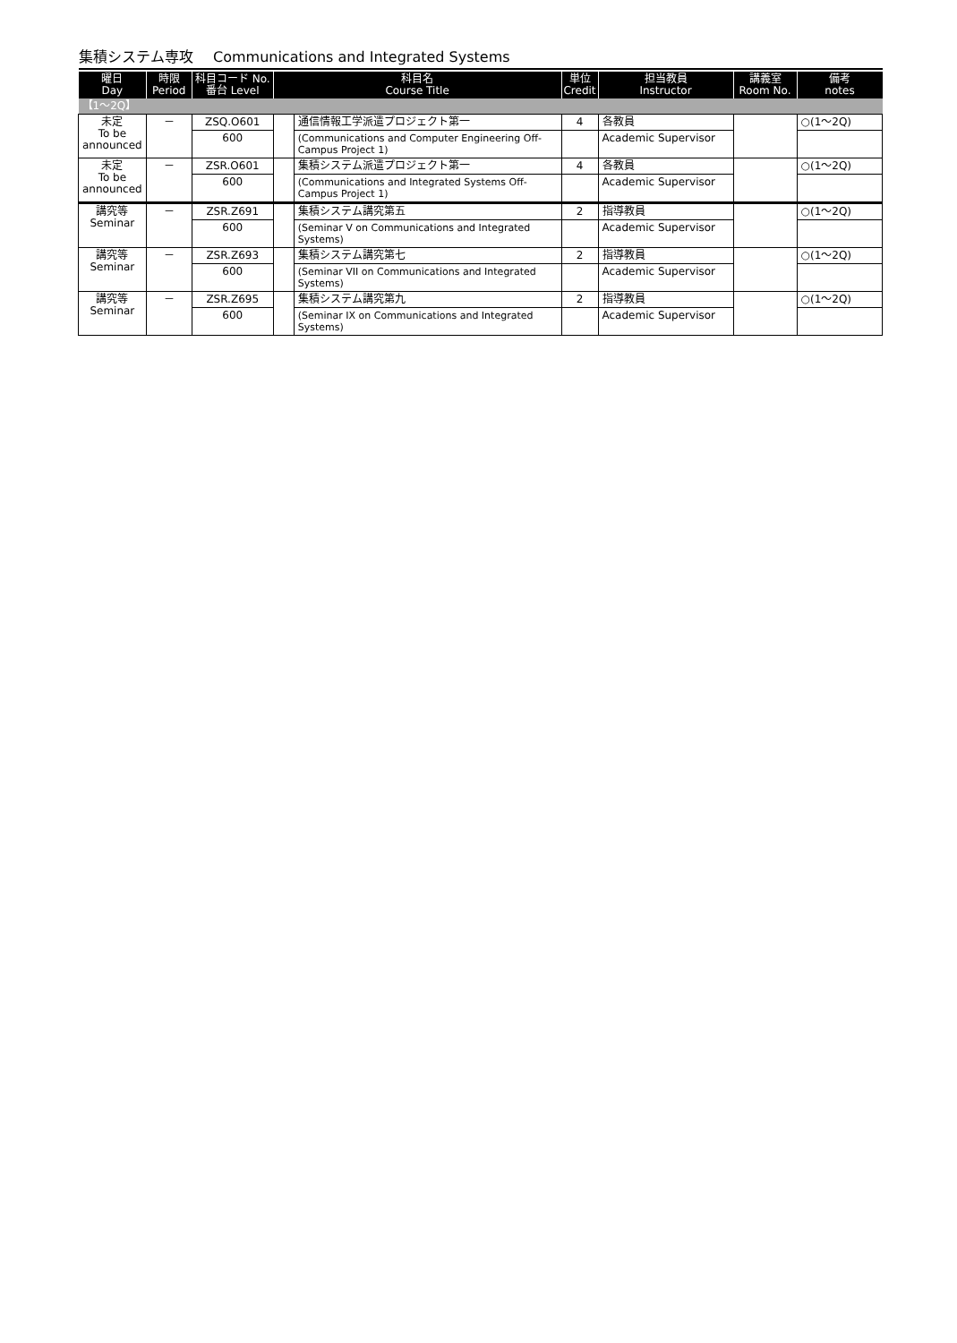集積システム専攻 Communications and Integrated Systems
| 曜日 Day | 時限 Period | 科目コード No. 番台 Level | 科目名 Course Title | | 単位 Credit | 担当教員 Instructor | 講義室 Room No. | 備考 notes |
| --- | --- | --- | --- | --- | --- | --- | --- | --- |
| 【1～2Q】 | | | | | | | | |
| 未定 To be announced | － | ZSQ.O601 | | 通信情報工学派遣プロジェクト第一 | 4 | 各教員 | | ○(1～2Q) |
| | | 600 | | (Communications and Computer Engineering Off-Campus Project 1) | | Academic Supervisor | | |
| 未定 To be announced | － | ZSR.O601 | | 集積システム派遣プロジェクト第一 | 4 | 各教員 | | ○(1～2Q) |
| | | 600 | | (Communications and Integrated Systems Off-Campus Project 1) | | Academic Supervisor | | |
| 講究等 Seminar | － | ZSR.Z691 | | 集積システム講究第五 | 2 | 指導教員 | | ○(1～2Q) |
| | | 600 | | (Seminar V on Communications and Integrated Systems) | | Academic Supervisor | | |
| 講究等 Seminar | － | ZSR.Z693 | | 集積システム講究第七 | 2 | 指導教員 | | ○(1～2Q) |
| | | 600 | | (Seminar VII on Communications and Integrated Systems) | | Academic Supervisor | | |
| 講究等 Seminar | － | ZSR.Z695 | | 集積システム講究第九 | 2 | 指導教員 | | ○(1～2Q) |
| | | 600 | | (Seminar IX on Communications and Integrated Systems) | | Academic Supervisor | | |